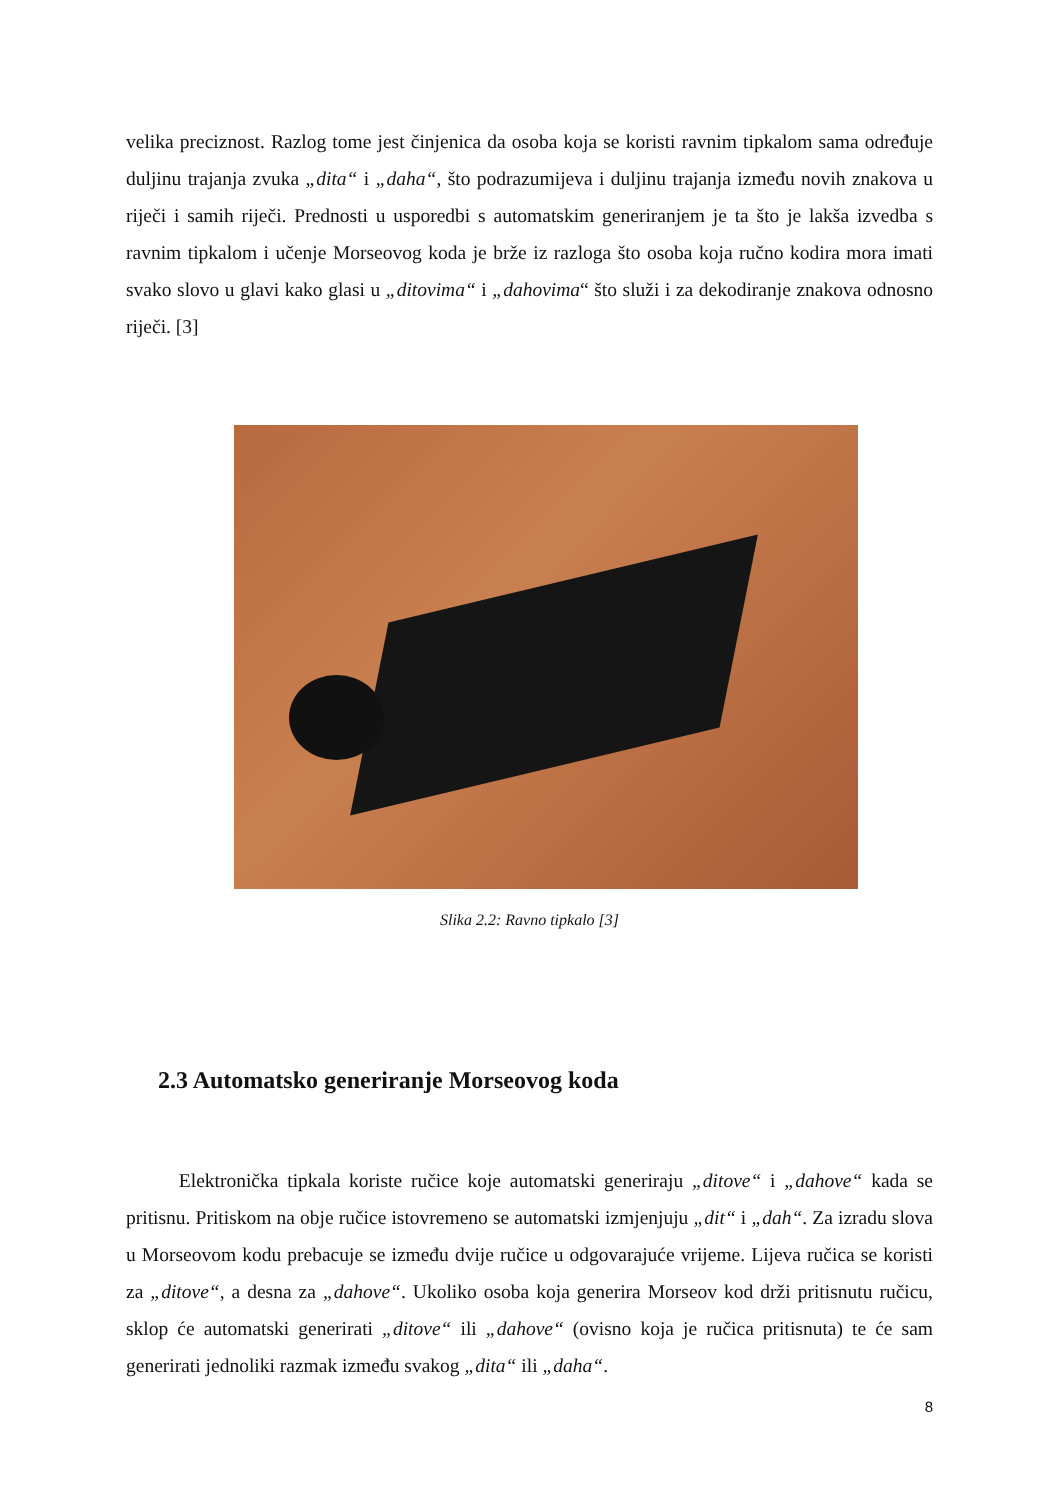velika preciznost. Razlog tome jest činjenica da osoba koja se koristi ravnim tipkalom sama određuje duljinu trajanja zvuka „dita“ i „daha“, što podrazumijeva i duljinu trajanja između novih znakova u riječi i samih riječi. Prednosti u usporedbi s automatskim generiranjem je ta što je lakša izvedba s ravnim tipkalom i učenje Morseovog koda je brže iz razloga što osoba koja ručno kodira mora imati svako slovo u glavi kako glasi u „ditovima“ i „dahovima“ što služi i za dekodiranje znakova odnosno riječi. [3]
Slika 2.2: Ravno tipkalo [3]
2.3 Automatsko generiranje Morseovog koda
Elektronička tipkala koriste ručice koje automatski generiraju „ditove“ i „dahove“ kada se pritisnu. Pritiskom na obje ručice istovremeno se automatski izmjenjuju „dit“ i „dah“. Za izradu slova u Morseovom kodu prebacuje se između dvije ručice u odgovarajuće vrijeme. Lijeva ručica se koristi za „ditove“, a desna za „dahove“. Ukoliko osoba koja generira Morseov kod drži pritisnutu ručicu, sklop će automatski generirati „ditove“ ili „dahove“ (ovisno koja je ručica pritisnuta) te će sam generirati jednoliki razmak između svakog „dita“ ili „daha“.
8